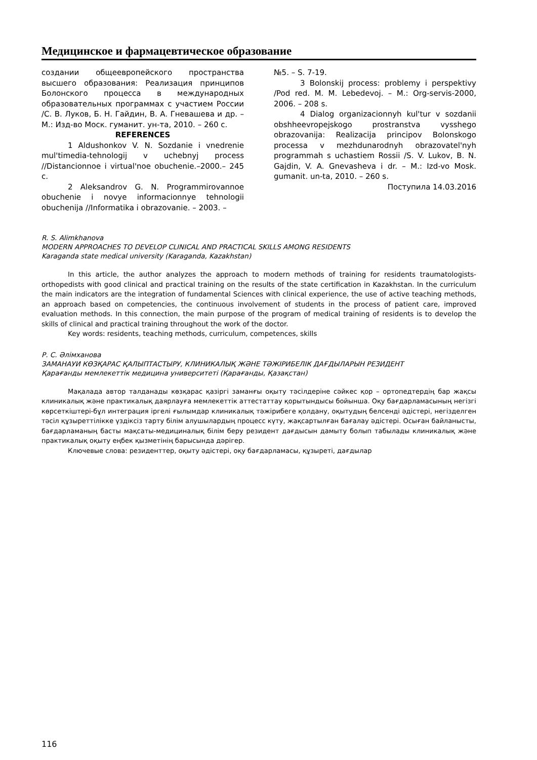Медицинское и фармацевтическое образование
создании общеевропейского пространства высшего образования: Реализация принципов Болонского процесса в международных образовательных программах с участием России /С. В. Луков, Б. Н. Гайдин, В. А. Гневашева и др. – М.: Изд-во Моск. гуманит. ун-та, 2010. – 260 с.
REFERENCES
1 Aldushonkov V. N. Sozdanie i vnedrenie mul'timedia-tehnologij v uchebnyj process //Distancionnoe i virtual'noe obuchenie.–2000.– 245 c.
2 Aleksandrov G. N. Programmirovannoe obuchenie i novye informacionnye tehnologii obuchenija //Informatika i obrazovanie. – 2003. –
№5. – S. 7-19.
3 Bolonskij process: problemy i perspektivy /Pod red. M. M. Lebedevoj. – M.: Org-servis-2000, 2006. – 208 s.
4 Dialog organizacionnyh kul'tur v sozdanii obshheevropejskogo prostranstva vysshego obrazovanija: Realizacija principov Bolonskogo processa v mezhdunarodnyh obrazovatel'nyh programmah s uchastiem Rossii /S. V. Lukov, B. N. Gajdin, V. A. Gnevasheva i dr. – M.: Izd-vo Mosk. gumanit. un-ta, 2010. – 260 s.
Поступила 14.03.2016
R. S. Alimkhanova
MODERN APPROACHES TO DEVELOP CLINICAL AND PRACTICAL SKILLS AMONG RESIDENTS
Karaganda state medical university (Karaganda, Kazakhstan)
In this article, the author analyzes the approach to modern methods of training for residents traumatologists-orthopedists with good clinical and practical training on the results of the state certification in Kazakhstan. In the curriculum the main indicators are the integration of fundamental Sciences with clinical experience, the use of active teaching methods, an approach based on competencies, the continuous involvement of students in the process of patient care, improved evaluation methods. In this connection, the main purpose of the program of medical training of residents is to develop the skills of clinical and practical training throughout the work of the doctor.
Key words: residents, teaching methods, curriculum, competences, skills
Р. С. Әлімханова
ЗАМАНАУИ КӨЗҚАРАС ҚАЛЫПТАСТЫРУ, КЛИНИКАЛЫҚ ЖӘНЕ ТӘЖІРИБЕЛІК ДАҒДЫЛАРЫН РЕЗИДЕНТ
Қарағанды мемлекеттік медицина университеті (Қарағанды, Қазақстан)
Мақалада автор талданады көзқарас қазіргі заманғы оқыту тәсілдеріне сәйкес қор – ортопедтердің бар жақсы клиникалық және практикалық даярлауға мемлекеттік аттестаттау қорытындысы бойынша. Оқу бағдарламасының негізгі көрсеткіштері-бұл интеграция іргелі ғылымдар клиникалық тәжірибеге қолдану, оқытудың белсенді әдістері, негізделген тәсіл құзыреттілікке үздіксіз тарту білім алушылардың процесс күту, жақсартылған бағалау әдістері. Осыған байланысты, бағдарламаның басты мақсаты-медициналық білім беру резидент дағдысын дамыту болып табылады клиникалық және практикалық оқыту еңбек қызметінің барысында дәрігер.
Ключевые слова: резиденттер, оқыту әдістері, оқу бағдарламасы, құзыреті, дағдылар
116